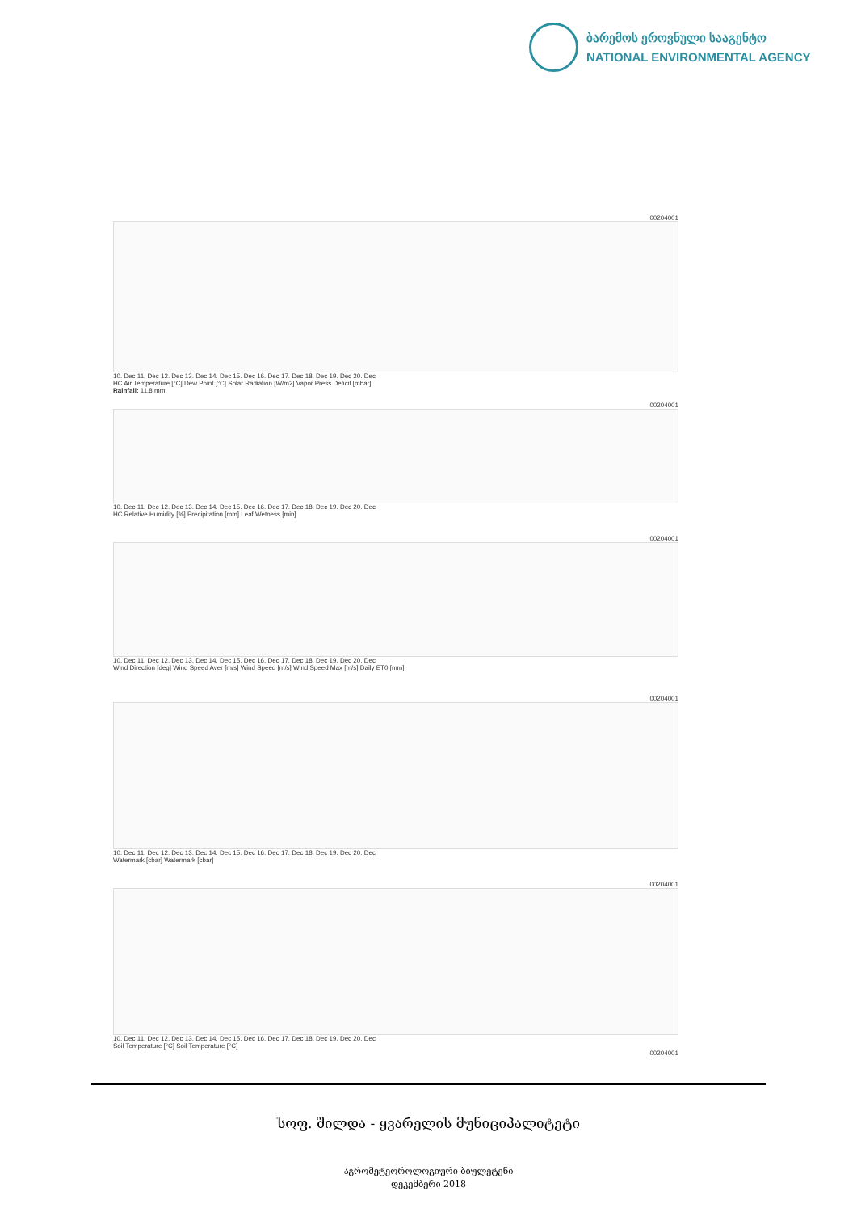ბარემოს ეროვნული სააგენტო
NATIONAL ENVIRONMENTAL AGENCY
00204001
10. Dec 11. Dec 12. Dec 13. Dec 14. Dec 15. Dec 16. Dec 17. Dec 18. Dec 19. Dec 20. Dec
HC Air Temperature [°C] Dew Point [°C] Solar Radiation [W/m2] Vapor Press Deficit [mbar]
Rainfall: 11.8 mm
00204001
10. Dec 11. Dec 12. Dec 13. Dec 14. Dec 15. Dec 16. Dec 17. Dec 18. Dec 19. Dec 20. Dec
HC Relative Humidity [%] Precipitation [mm] Leaf Wetness [min]
00204001
10. Dec 11. Dec 12. Dec 13. Dec 14. Dec 15. Dec 16. Dec 17. Dec 18. Dec 19. Dec 20. Dec
Wind Direction [deg] Wind Speed Aver [m/s] Wind Speed [m/s] Wind Speed Max [m/s] Daily ET0 [mm]
00204001
10. Dec 11. Dec 12. Dec 13. Dec 14. Dec 15. Dec 16. Dec 17. Dec 18. Dec 19. Dec 20. Dec
Watermark [cbar] Watermark [cbar]
00204001
10. Dec 11. Dec 12. Dec 13. Dec 14. Dec 15. Dec 16. Dec 17. Dec 18. Dec 19. Dec 20. Dec
Soil Temperature [°C] Soil Temperature [°C]
00204001
სოფ. შილდა - ყვარელის მუნიციპალიტეტი
აგრომეტეოროლოგიური ბიულეტენი
დეკემბერი 2018